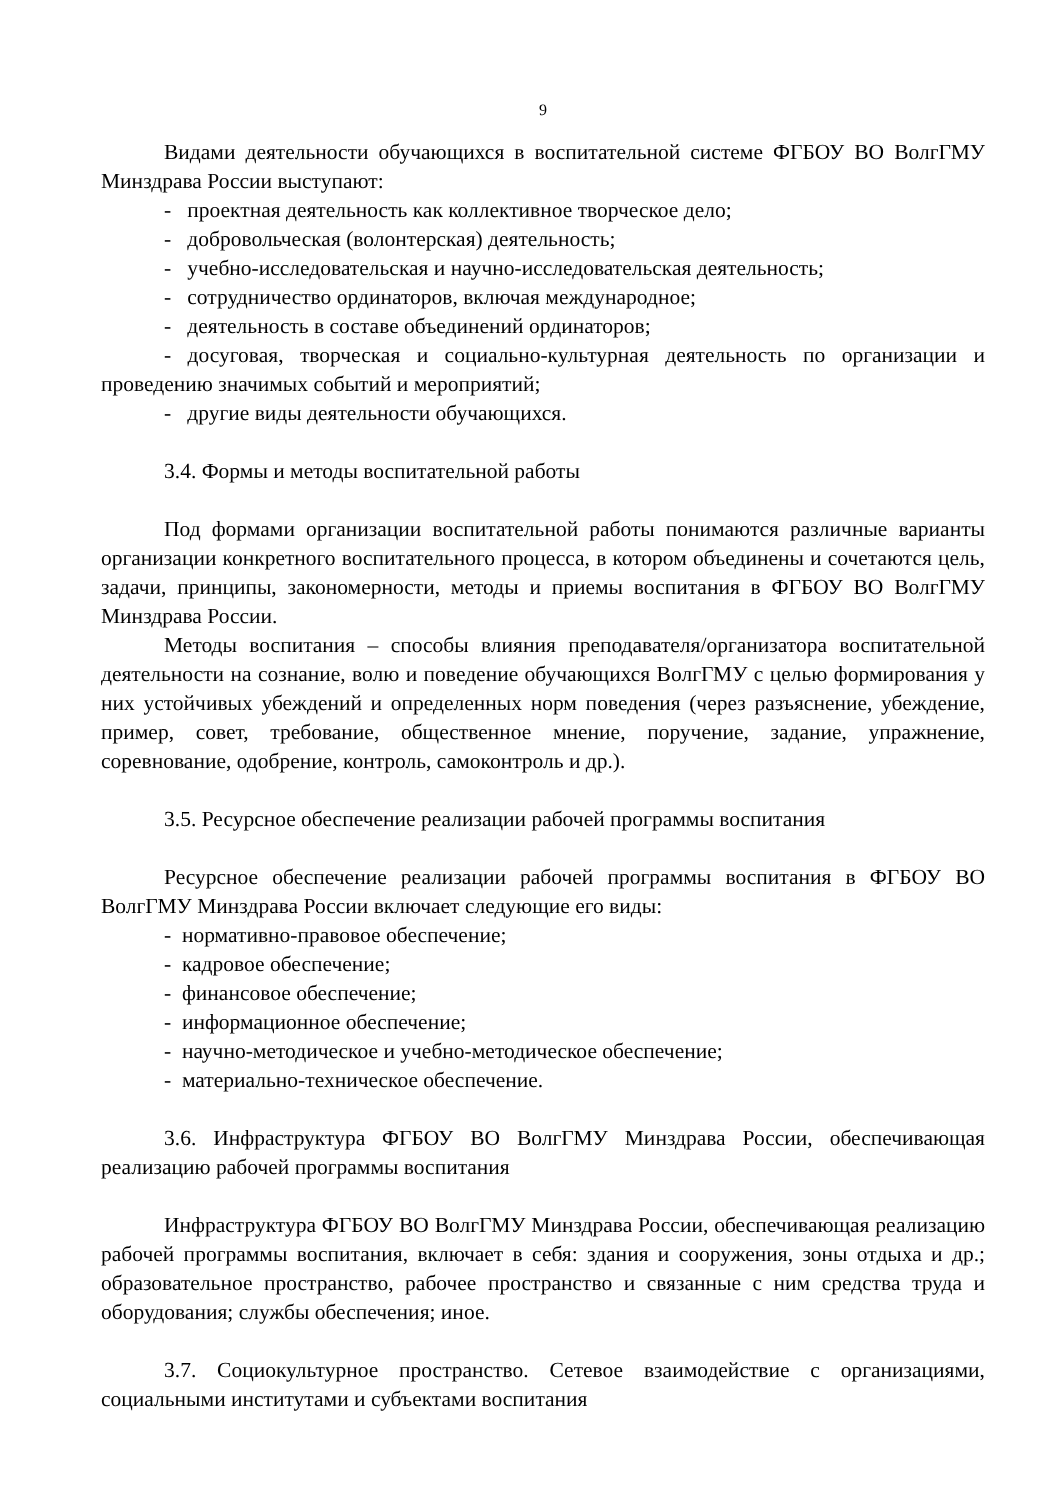9
Видами деятельности обучающихся в воспитательной системе ФГБОУ ВО ВолгГМУ Минздрава России выступают:
- проектная деятельность как коллективное творческое дело;
- добровольческая (волонтерская) деятельность;
- учебно-исследовательская и научно-исследовательская деятельность;
- сотрудничество ординаторов, включая международное;
- деятельность в составе объединений ординаторов;
- досуговая, творческая и социально-культурная деятельность по организации и проведению значимых событий и мероприятий;
- другие виды деятельности обучающихся.
3.4. Формы и методы воспитательной работы
Под формами организации воспитательной работы понимаются различные варианты организации конкретного воспитательного процесса, в котором объединены и сочетаются цель, задачи, принципы, закономерности, методы и приемы воспитания в ФГБОУ ВО ВолгГМУ Минздрава России.
Методы воспитания – способы влияния преподавателя/организатора воспитательной деятельности на сознание, волю и поведение обучающихся ВолгГМУ с целью формирования у них устойчивых убеждений и определенных норм поведения (через разъяснение, убеждение, пример, совет, требование, общественное мнение, поручение, задание, упражнение, соревнование, одобрение, контроль, самоконтроль и др.).
3.5. Ресурсное обеспечение реализации рабочей программы воспитания
Ресурсное обеспечение реализации рабочей программы воспитания в ФГБОУ ВО ВолгГМУ Минздрава России включает следующие его виды:
- нормативно-правовое обеспечение;
- кадровое обеспечение;
- финансовое обеспечение;
- информационное обеспечение;
- научно-методическое и учебно-методическое обеспечение;
- материально-техническое обеспечение.
3.6. Инфраструктура ФГБОУ ВО ВолгГМУ Минздрава России, обеспечивающая реализацию рабочей программы воспитания
Инфраструктура ФГБОУ ВО ВолгГМУ Минздрава России, обеспечивающая реализацию рабочей программы воспитания, включает в себя: здания и сооружения, зоны отдыха и др.; образовательное пространство, рабочее пространство и связанные с ним средства труда и оборудования; службы обеспечения; иное.
3.7. Социокультурное пространство. Сетевое взаимодействие с организациями, социальными институтами и субъектами воспитания